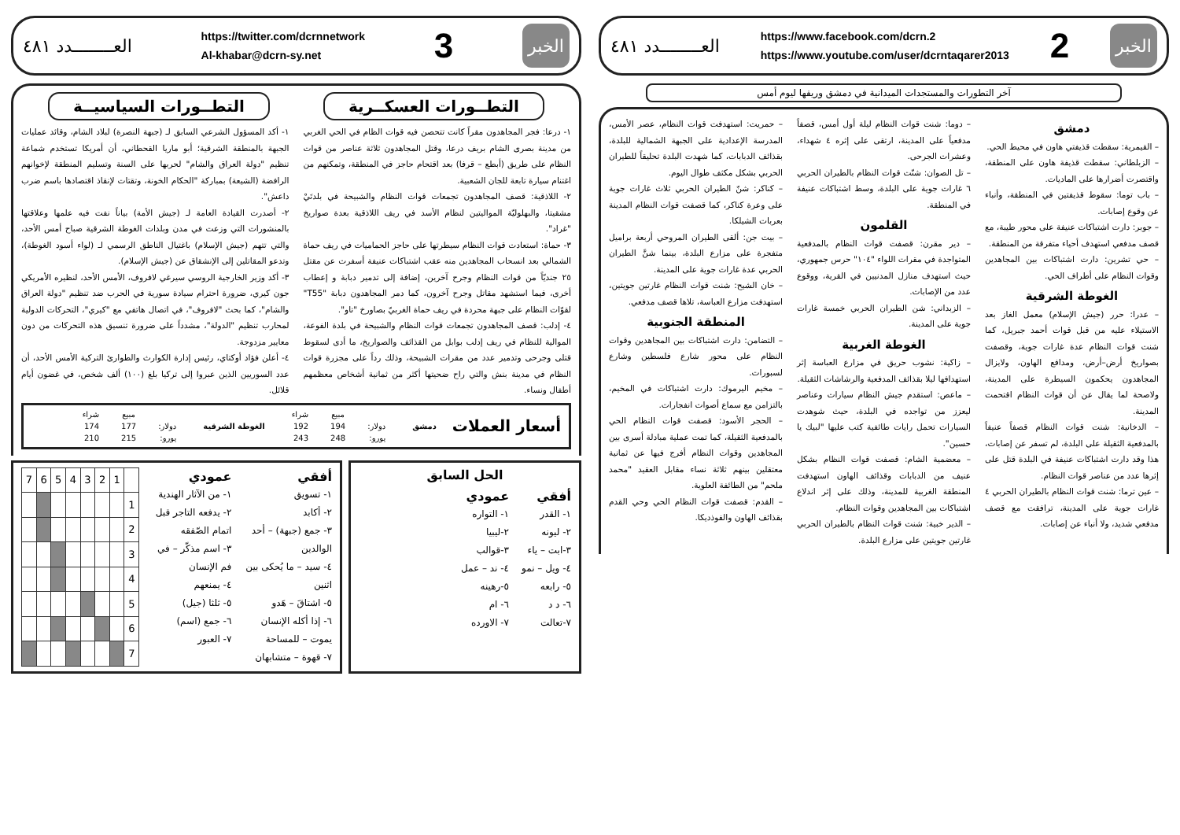الخبر
2
https://www.facebook.com/dcrn.2
https://www.youtube.com/user/dcrntaqarer2013
العــــــــدد ٤٨١
آخر التطورات والمستجدات الميدانية في دمشق وريفها ليوم أمس
دمشق
– القيمرية: سقطت قذيفتي هاون في محيط الحي.
– الزبلطاني: سقطت قذيفة هاون على المنطقة، واقتصرت أضرارها على الماديات.
– باب توما: سقوط قذيفتين في المنطقة، وأنباء عن وقوع إصابات.
– جوبر: دارت اشتباكات عنيفة على محور طيبة، مع قصف مدفعي استهدف أحياء متفرقة من المنطقة.
– حي تشرين: دارت اشتباكات بين المجاهدين وقوات النظام على أطراف الحي.
الغوطة الشرقية
– عدرا: حرر (جيش الإسلام) معمل الغاز بعد الاستيلاء عليه من قبل قوات أحمد جبريل، كما شنت قوات النظام عدة غارات جوية، وقصفت بصواريخ أرض–أرض، ومدافع الهاون، ولايزال المجاهدون يحكمون السيطرة على المدينة، ولاصحة لما يقال عن أن قوات النظام اقتحمت المدينة.
– الدخانية: شنت قوات النظام قصفاً عنيفاً بالمدفعية الثقيلة على البلدة، لم تسفر عن إصابات، هذا وقد دارت اشتباكات عنيفة في البلدة قتل على إثرها عدد من عناصر قوات النظام.
– عين ترما: شنت قوات النظام بالطيران الحربي ٤ غارات جوية على المدينة، ترافقت مع قصف مدفعي شديد، ولا أنباء عن إصابات.
– دوما: شنت قوات النظام ليلة أول أمس، قصفاً مدفعياً على المدينة، ارتقى على إثره ٤ شهداء، وعشرات الجرحى.
– تل الصوان: شنّت قوات النظام بالطيران الحربي ٦ غارات جوية على البلدة، وسط اشتباكات عنيفة في المنطقة.
القلمون
– دير مقرن: قصفت قوات النظام بالمدفعية المتواجدة في مقرات اللواء "١٠٤" حرس جمهوري، حيث استهدف منازل المدنيين في القرية، ووقوع عدد من الإصابات.
– الزبداني: شن الطيران الحربي خمسة غارات جوية على المدينة.
الغوطة الغربية
– زاكية: نشوب حريق في مزارع العباسة إثر استهدافها ليلا بقذائف المدفعية والرشاشات الثقيلة.
– ماعص: استقدم جيش النظام سيارات وعناصر ليعزز من تواجده في البلدة، حيث شوهدت السيارات تحمل رايات طائفية كتب عليها "لبيك يا حسين".
– معضمية الشام: قصفت قوات النظام بشكل عنيف من الدبابات وقذائف الهاون استهدفت المنطقة الغربية للمدينة، وذلك على إثر اندلاع اشتباكات بين المجاهدين وقوات النظام.
– الدير خبية: شنت قوات النظام بالطيران الحربي غارتين جويتين على مزارع البلدة.
– حمريت: استهدفت قوات النظام، عصر الأمس، المدرسة الإعدادية على الجبهة الشمالية للبلدة، بقذائف الدبابات، كما شهدت البلدة تحليقاً للطيران الحربي بشكل مكثف طوال اليوم.
– كناكر: شنّ الطيران الحربي ثلاث غارات جوية على وعرة كناكر، كما قصفت قوات النظام المدينة بعربات الشيلكا.
– بيت جن: ألقى الطيران المروحي أربعة براميل متفجرة على مزارع البلدة، بينما شنَّ الطيران الحربي عدة غارات جوية على المدينة.
– خان الشيح: شنت قوات النظام غارتين جويتين، استهدفت مزارع العباسة، تلاها قصف مدفعي.
المنطقة الجنوبية
– التضامن: دارت اشتباكات بين المجاهدين وقوات النظام على محور شارع فلسطين وشارع لسبورات.
– مخيم اليرموك: دارت اشتباكات في المخيم، بالتزامن مع سماع أصوات انفجارات.
– الحجر الأسود: قصفت قوات النظام الحي بالمدفعية الثقيلة، كما تمت عملية مبادلة أسرى بين المجاهدين وقوات النظام أفرج فيها عن ثمانية معتقلين بينهم ثلاثة نساء مقابل العقيد "محمد ملحم" من الطائفة العلوية.
– القدم: قصفت قوات النظام الحي وحي القدم بقذائف الهاون والفوذديكا.
الخبر
3
https://twitter.com/dcrnnetwork
Al-khabar@dcrn-sy.net
العــــــــدد ٤٨١
التطــورات العسكــرية التطــورات السياسيــة
١- درعا: فجر المجاهدون مقراً كانت تتحصن فيه قوات الظام في الحي الغربي من مدينة بصرى الشام بريف درعا، وقتل المجاهدون ثلاثة عناصر من قوات النظام على طريق (أبطع – قرفا) بعد اقتحام حاجز في المنطقة، وتمكنهم من اغتنام سيارة تابعة للجان الشعبية.
٢- اللاذقية: قصف المجاهدون تجمعات قوات النظام والشبيحة في بلدتَيْ مشقيتا، والبهلوليّة المواليتين لنظام الأسد في ريف اللاذقية بعدة صواريخ "غراد".
٣- حماة: استعادت قوات النظام سيطرتها على حاجز الحماميات في ريف حماة الشمالي بعد انسحاب المجاهدين منه عقب اشتباكات عنيفة أسفرت عن مقتل ٢٥ جنديّاً من قوات النظام وجرح آخرين، إضافة إلى تدمير دبابة و إعطاب أخرى، فيما استشهد مقاتل وجرح آخرون، كما دمر المجاهدون دبابة "T55" لقوّات النظام على جبهة محردة في ريف حماة الغربيّ بصاورخ "تاو".
٤- إدلب: قصف المجاهدون تجمعات قوات النظام والشبيحة في بلدة الفوعة، الموالية للنظام في ريف إدلب بوابل من القذائف والصواريخ، ما أدى لسقوط قتلى وجرحى وتدمير عدد من مقرات الشبيحة، وذلك رداً على مجزرة قوات النظام في مدينة بنش والتي راح ضحيتها أكثر من ثمانية أشخاص معظمهم أطفال ونساء.
١- أكد المسؤول الشرعي السابق لـ (جبهة النصرة) لبلاد الشام، وقائد عمليات الجبهة بالمنطقة الشرقية؛ أبو ماريا القحطاني، أن أمريكا تستخدم شماعة تنظيم "دولة العراق والشام" لحربها على السنة وتسليم المنطقة لإخوانهم الرافضة (الشيعة) بمباركة "الحكام الخونة، وتقتات لإنقاذ اقتصادها باسم ضرب داعش".
٢- أصدرت القيادة العامة لـ (جيش الأمة) بياناً نفت فيه علمها وعلاقتها بالمنشورات التي وزعت في مدن وبلدات الغوطة الشرقية صباح أمس الأحد، والتي تتهم (جيش الإسلام) باغتيال الناطق الرسمي لـ (لواء أسود الغوطة)، وتدعو المقاتلين إلى الإنشقاق عن (جيش الإسلام).
٣- أكد وزير الخارجية الروسي سيرغي لافروف، الأمس الأحد، لنظيره الأمريكي جون كيري، ضرورة احترام سيادة سورية في الحرب ضد تنظيم "دولة العراق والشام"، كما بحث "لافروف"، في اتصال هاتفي مع "كيري"، التحركات الدولية لمحارب تنظيم "الدولة"، مشدداً على ضرورة تنسيق هذه التحركات من دون معايير مزدوجة.
٤- أعلن فؤاد أوكتاي، رئيس إدارة الكوارث والطوارئ التركية الأمس الأحد، أن عدد السوريين الذين عبروا إلى تركيا بلغ (١٠٠) ألف شخص، في غضون أيام قلائل.
أسعار العملات
دمشق
| | مبيع | شراء |
| --- | --- | --- |
| دولار: | 194 | 192 |
| يورو: | 248 | 243 |
الغوطة الشرقية
| | مبيع | شراء |
| --- | --- | --- |
| دولار: | 177 | 174 |
| يورو: | 215 | 210 |
الحل السابق
أفقي
١- القدر
٢- ليونه
٣-ابت – ياء
٤- ويل – نمو
٥- رابعه
٦- د د
٧-تعالت
عمودي
١- التواره
٢-ليبيا
٣-قوالب
٤- ند – عمل
٥-رهينه
٦- ام
٧- الاورده
أفقي
١- تسويق
٢- أكابد
٣- جمع (جبهة) – أحد الوالدين
٤- سيد – ما يُحكى بين اثنين
٥- اشتاقَ – هَدو
٦- إذا أكله الإنسان يموت – للمساحة
٧- قهوة – متشابهان
عمودي
١- من الآثار الهندية
٢- يدفعه التاجر قبل اتمام الصّفقه
٣- اسم مذكّر – في فم الإنسان
٤- يمنعهم
٥- ثلثا (جيل)
٦- جمع (اسم)
٧- العبور
| | 1 | 2 | 3 | 4 | 5 | 6 | 7 |
| 1 | | | | | | | |
| 2 | | | | | | | |
| 3 | | | | | | | |
| 4 | | | | | | | |
| 5 | | | | | | | |
| 6 | | | | | | | |
| 7 | | | | | | | |